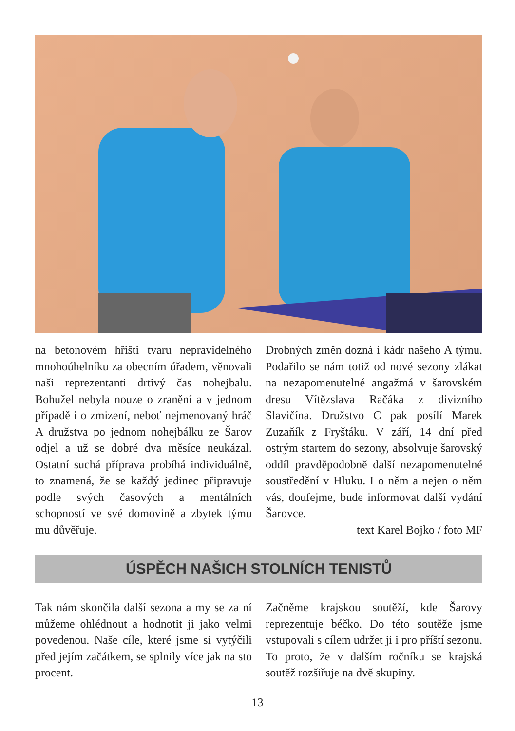na betonovém hřišti tvaru nepravidelného mnohoúhelníku za obecním úřadem, věnovali naši reprezentanti drtivý čas nohejbalu. Bohužel nebyla nouze o zranění a v jednom případě i o zmizení, neboť nejmenovaný hráč A družstva po jednom nohejbálku ze Šarov odjel a už se dobré dva měsíce neukázal. Ostatní suchá příprava probíhá individuálně, to znamená, že se každý jedinec připravuje podle svých časových a mentálních schopností ve své domovině a zbytek týmu mu důvěřuje.
Drobných změn dozná i kádr našeho A týmu. Podařilo se nám totiž od nové sezony zlákat na nezapomenutelné angažmá v šarovském dresu Vítězslava Račáka z divizního Slavičína. Družstvo C pak posílí Marek Zuzaňík z Fryštáku. V září, 14 dní před ostrým startem do sezony, absolvuje šarovský oddíl pravděpodobně další nezapomenutelné soustředění v Hluku. I o něm a nejen o něm vás, doufejme, bude informovat další vydání Šarovce.
text Karel Bojko / foto MF
ÚSPĚCH NAŠICH STOLNÍCH TENISTŮ
Tak nám skončila další sezona a my se za ní můžeme ohlédnout a hodnotit ji jako velmi povedenou. Naše cíle, které jsme si vytýčili před jejím začátkem, se splnily více jak na sto procent.
Začněme krajskou soutěží, kde Šarovy reprezentuje béčko. Do této soutěže jsme vstupovali s cílem udržet ji i pro příští sezonu. To proto, že v dalším ročníku se krajská soutěž rozšiřuje na dvě skupiny.
13